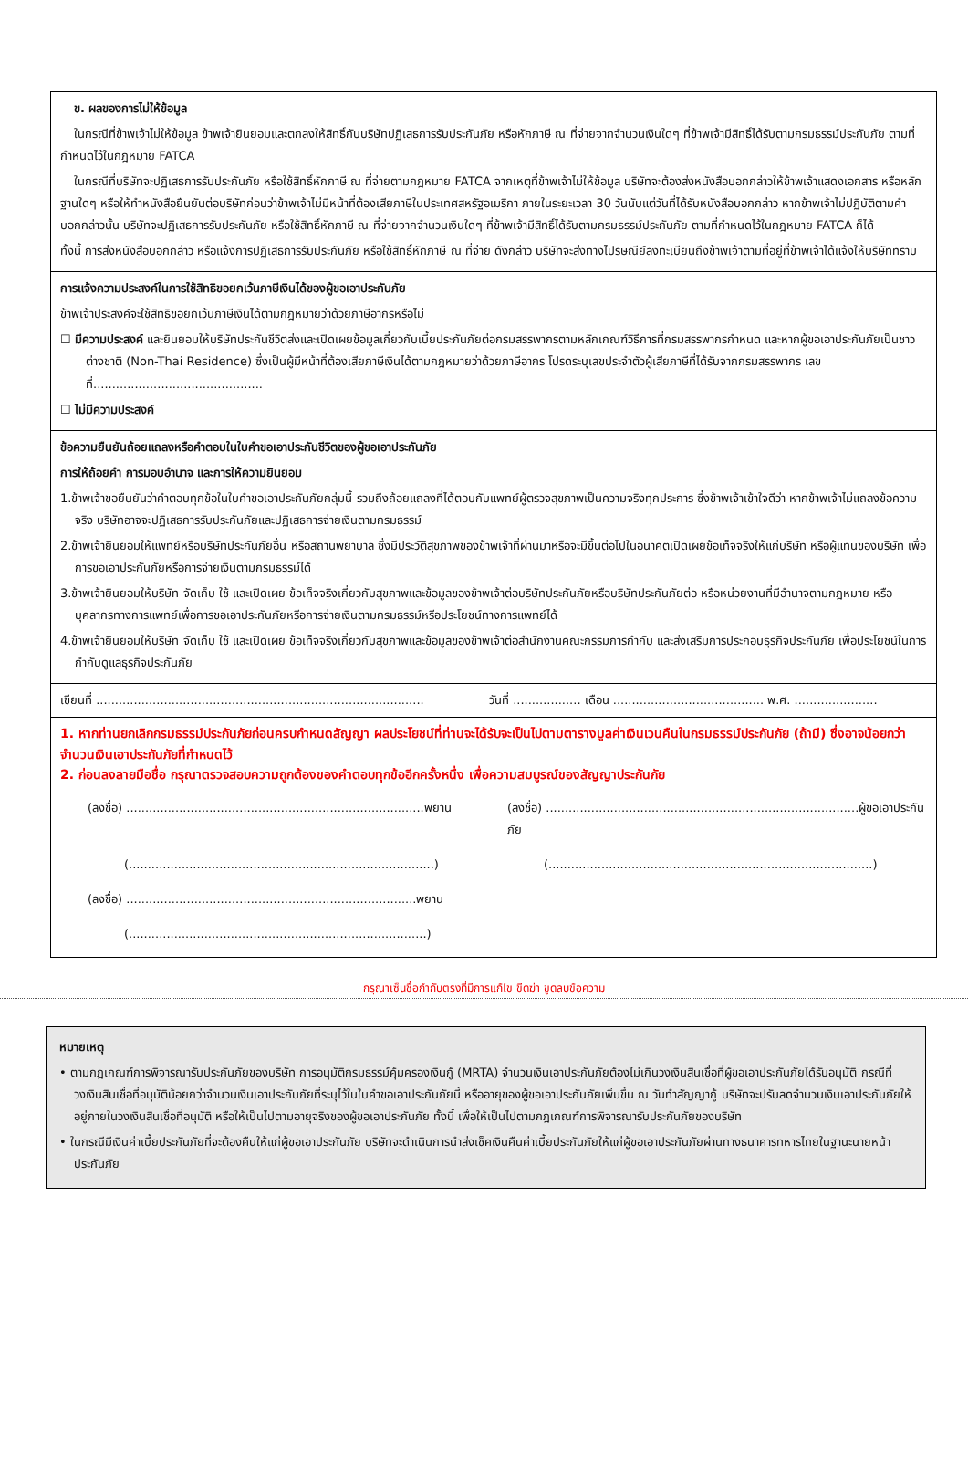ข. ผลของการไม่ให้ข้อมูล
ในกรณีที่ข้าพเจ้าไม่ให้ข้อมูล ข้าพเจ้ายินยอมและตกลงให้สิทธิ์กับบริษัทปฏิเสธการรับประกันภัย หรือหักภาษี ณ ที่จ่ายจากจำนวนเงินใดๆ ที่ข้าพเจ้ามีสิทธิ์ได้รับตามกรมธรรม์ประกันภัย ตามที่กำหนดไว้ในกฎหมาย FATCA
ในกรณีที่บริษัทจะปฏิเสธการรับประกันภัย หรือใช้สิทธิ์หักภาษี ณ ที่จ่ายตามกฎหมาย FATCA จากเหตุที่ข้าพเจ้าไม่ให้ข้อมูล บริษัทจะต้องส่งหนังสือบอกกล่าวให้ข้าพเจ้าแสดงเอกสาร หรือหลักฐานใดๆ หรือให้ทำหนังสือยืนยันต่อบริษัทก่อนว่าข้าพเจ้าไม่มีหน้าที่ต้องเสียภาษีในประเทศสหรัฐอเมริกา ภายในระยะเวลา 30 วันนับแต่วันที่ได้รับหนังสือบอกกล่าว หากข้าพเจ้าไม่ปฏิบัติตามคำบอกกล่าวนั้น บริษัทจะปฏิเสธการรับประกันภัย หรือใช้สิทธิ์หักภาษี ณ ที่จ่ายจากจำนวนเงินใดๆ ที่ข้าพเจ้ามีสิทธิ์ได้รับตามกรมธรรม์ประกันภัย ตามที่กำหนดไว้ในกฎหมาย FATCA ก็ได้
ทั้งนี้ การส่งหนังสือบอกกล่าว หรือแจ้งการปฏิเสธการรับประกันภัย หรือใช้สิทธิ์หักภาษี ณ ที่จ่าย ดังกล่าว บริษัทจะส่งทางไปรษณีย์ลงทะเบียนถึงข้าพเจ้าตามที่อยู่ที่ข้าพเจ้าได้แจ้งให้บริษัททราบ
การแจ้งความประสงค์ในการใช้สิทธิขอยกเว้นภาษีเงินได้ของผู้ขอเอาประกันภัย
ข้าพเจ้าประสงค์จะใช้สิทธิขอยกเว้นภาษีเงินได้ตามกฎหมายว่าด้วยภาษีอากรหรือไม่
☐ มีความประสงค์ และยินยอมให้บริษัทประกันชีวิตส่งและเปิดเผยข้อมูลเกี่ยวกับเบี้ยประกันภัยต่อกรมสรรพากรตามหลักเกณฑ์วิธีการที่กรมสรรพากรกำหนด และหากผู้ขอเอาประกันภัยเป็นชาวต่างชาติ (Non-Thai Residence) ซึ่งเป็นผู้มีหน้าที่ต้องเสียภาษีเงินได้ตามกฎหมายว่าด้วยภาษีอากร โปรดระบุเลขประจำตัวผู้เสียภาษีที่ได้รับจากกรมสรรพากร เลขที่.............................................
☐ ไม่มีความประสงค์
ข้อความยืนยันถ้อยแถลงหรือคำตอบในใบคำขอเอาประกันชีวิตของผู้ขอเอาประกันภัย
การให้ถ้อยคำ การมอบอำนาจ และการให้ความยินยอม
1.ข้าพเจ้าขอยืนยันว่าคำตอบทุกข้อในใบคำขอเอาประกันภัยกลุ่มนี้ รวมถึงถ้อยแถลงที่ได้ตอบกับแพทย์ผู้ตรวจสุขภาพเป็นความจริงทุกประการ ซึ่งข้าพเจ้าเข้าใจดีว่า หากข้าพเจ้าไม่แถลงข้อความจริง บริษัทอาจจะปฏิเสธการรับประกันภัยและปฏิเสธการจ่ายเงินตามกรมธรรม์
2.ข้าพเจ้ายินยอมให้แพทย์หรือบริษัทประกันภัยอื่น หรือสถานพยาบาล ซึ่งมีประวัติสุขภาพของข้าพเจ้าที่ผ่านมาหรือจะมีขึ้นต่อไปในอนาคตเปิดเผยข้อเท็จจริงให้แก่บริษัท หรือผู้แทนของบริษัท เพื่อการขอเอาประกันภัยหรือการจ่ายเงินตามกรมธรรม์ได้
3.ข้าพเจ้ายินยอมให้บริษัท จัดเก็บ ใช้ และเปิดเผย ข้อเท็จจริงเกี่ยวกับสุขภาพและข้อมูลของข้าพเจ้าต่อบริษัทประกันภัยหรือบริษัทประกันภัยต่อ หรือหน่วยงานที่มีอำนาจตามกฎหมาย หรือบุคลากรทางการแพทย์เพื่อการขอเอาประกันภัยหรือการจ่ายเงินตามกรมธรรม์หรือประโยชน์ทางการแพทย์ได้
4.ข้าพเจ้ายินยอมให้บริษัท จัดเก็บ ใช้ และเปิดเผย ข้อเท็จจริงเกี่ยวกับสุขภาพและข้อมูลของข้าพเจ้าต่อสำนักงานคณะกรรมการกำกับ และส่งเสริมการประกอบธุรกิจประกันภัย เพื่อประโยชน์ในการกำกับดูแลธุรกิจประกันภัย
เขียนที่ .......................................................................................
วันที่ .................. เดือน ........................................ พ.ศ. ......................
1. หากท่านยกเลิกกรมธรรม์ประกันภัยก่อนครบกำหนดสัญญา ผลประโยชน์ที่ท่านจะได้รับจะเป็นไปตามตารางมูลค่าเงินเวนคืนในกรมธรรม์ประกันภัย (ถ้ามี) ซึ่งอาจน้อยกว่าจำนวนเงินเอาประกันภัยที่กำหนดไว้
2. ก่อนลงลายมือชื่อ กรุณาตรวจสอบความถูกต้องของคำตอบทุกข้ออีกครั้งหนึ่ง เพื่อความสมบูรณ์ของสัญญาประกันภัย
(ลงชื่อ) ...............................................................................พยาน
(ลงชื่อ) ...................................................................................ผู้ขอเอาประกันภัย
(.................................................................................)
(......................................................................................)
(ลงชื่อ) .............................................................................พยาน
(...............................................................................)
กรุณาเซ็นชื่อกำกับตรงที่มีการแก้ไข ขีดฆ่า ขูดลบข้อความ
หมายเหตุ
• ตามกฎเกณฑ์การพิจารณารับประกันภัยของบริษัท การอนุมัติกรมธรรม์คุ้มครองเงินกู้ (MRTA) จำนวนเงินเอาประกันภัยต้องไม่เกินวงเงินสินเชื่อที่ผู้ขอเอาประกันภัยได้รับอนุมัติ กรณีที่วงเงินสินเชื่อที่อนุมัติน้อยกว่าจำนวนเงินเอาประกันภัยที่ระบุไว้ในใบคำขอเอาประกันภัยนี้ หรืออายุของผู้ขอเอาประกันภัยเพิ่มขึ้น ณ วันทำสัญญากู้ บริษัทจะปรับลดจำนวนเงินเอาประกันภัยให้อยู่ภายในวงเงินสินเชื่อที่อนุมัติ หรือให้เป็นไปตามอายุจริงของผู้ขอเอาประกันภัย ทั้งนี้ เพื่อให้เป็นไปตามกฎเกณฑ์การพิจารณารับประกันภัยของบริษัท
• ในกรณีมีเงินค่าเบี้ยประกันภัยที่จะต้องคืนให้แก่ผู้ขอเอาประกันภัย บริษัทจะดำเนินการนำส่งเช็คเงินคืนค่าเบี้ยประกันภัยให้แก่ผู้ขอเอาประกันภัยผ่านทางธนาคารทหารไทยในฐานะนายหน้าประกันภัย